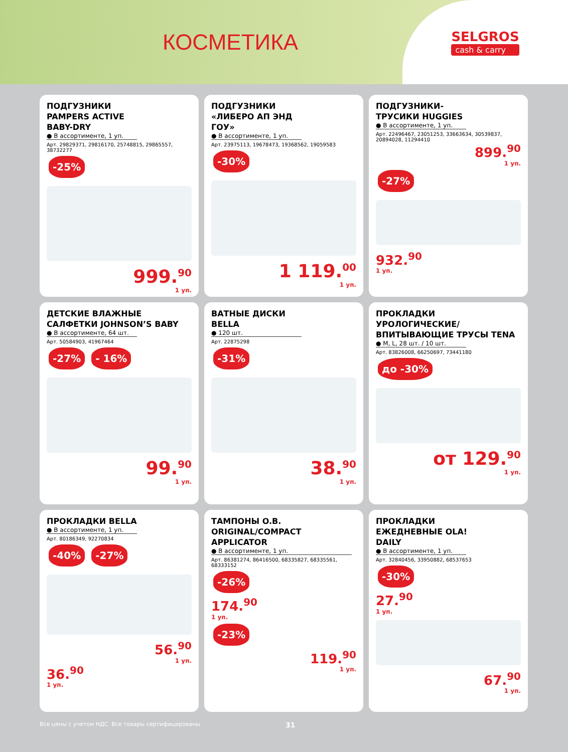КОСМЕТИКА
SELGROS
cash & carry
ПОДГУЗНИКИ PAMPERS ACTIVE BABY-DRY
● В ассортименте, 1 уп.
Арт. 29829371, 29816170, 25748815, 29865557, 38732277
-25%
999.<sup>90</sup>
1 уп.
ПОДГУЗНИКИ «ЛИБЕРО АП ЭНД ГОУ»
● В ассортименте, 1 уп.
Арт. 23975113, 19678473, 19368562, 19059583
-30%
1 119.<sup>00</sup>
1 уп.
ПОДГУЗНИКИ-ТРУСИКИ HUGGIES
● В ассортименте, 1 уп.
Арт. 22496467, 23051253, 33663634, 30539837, 20894028, 11294410
899.<sup>90</sup>
1 уп.
-27%
932.<sup>90</sup>
1 уп.
ДЕТСКИЕ ВЛАЖНЫЕ САЛФЕТКИ JOHNSON’S BABY
● В ассортименте, 64 шт.
Арт. 50584903, 41967464
-27% - 16%
99.<sup>90</sup>
1 уп.
ВАТНЫЕ ДИСКИ BELLA
● 120 шт.
Арт. 22875298
-31%
38.<sup>90</sup>
1 уп.
ПРОКЛАДКИ УРОЛОГИЧЕСКИЕ/ ВПИТЫВАЮЩИЕ ТРУСЫ TENA
● M, L, 28 шт. / 10 шт.
Арт. 83826008, 66250697, 73441180
до -30%
от 129.<sup>90</sup>
1 уп.
ПРОКЛАДКИ BELLA
● В ассортименте, 1 уп.
Арт. 80186349, 92270834
-40% -27%
56.<sup>90</sup>
1 уп.
36.<sup>90</sup>
1 уп.
ТАМПОНЫ O.B. ORIGINAL/COMPACT APPLICATOR
● В ассортименте, 1 уп.
Арт. 86381274, 86416500, 68335827, 68335561, 68333152
-26%
174.<sup>90</sup>
1 уп.
-23%
119.<sup>90</sup>
1 уп.
ПРОКЛАДКИ ЕЖЕДНЕВНЫЕ OLA! DAILY
● В ассортименте, 1 уп.
Арт. 32840456, 33950882, 68537653
-30%
27.<sup>90</sup>
1 уп.
67.<sup>90</sup>
1 уп.
Все цены с учетом НДС. Все товары сертифицированы 31